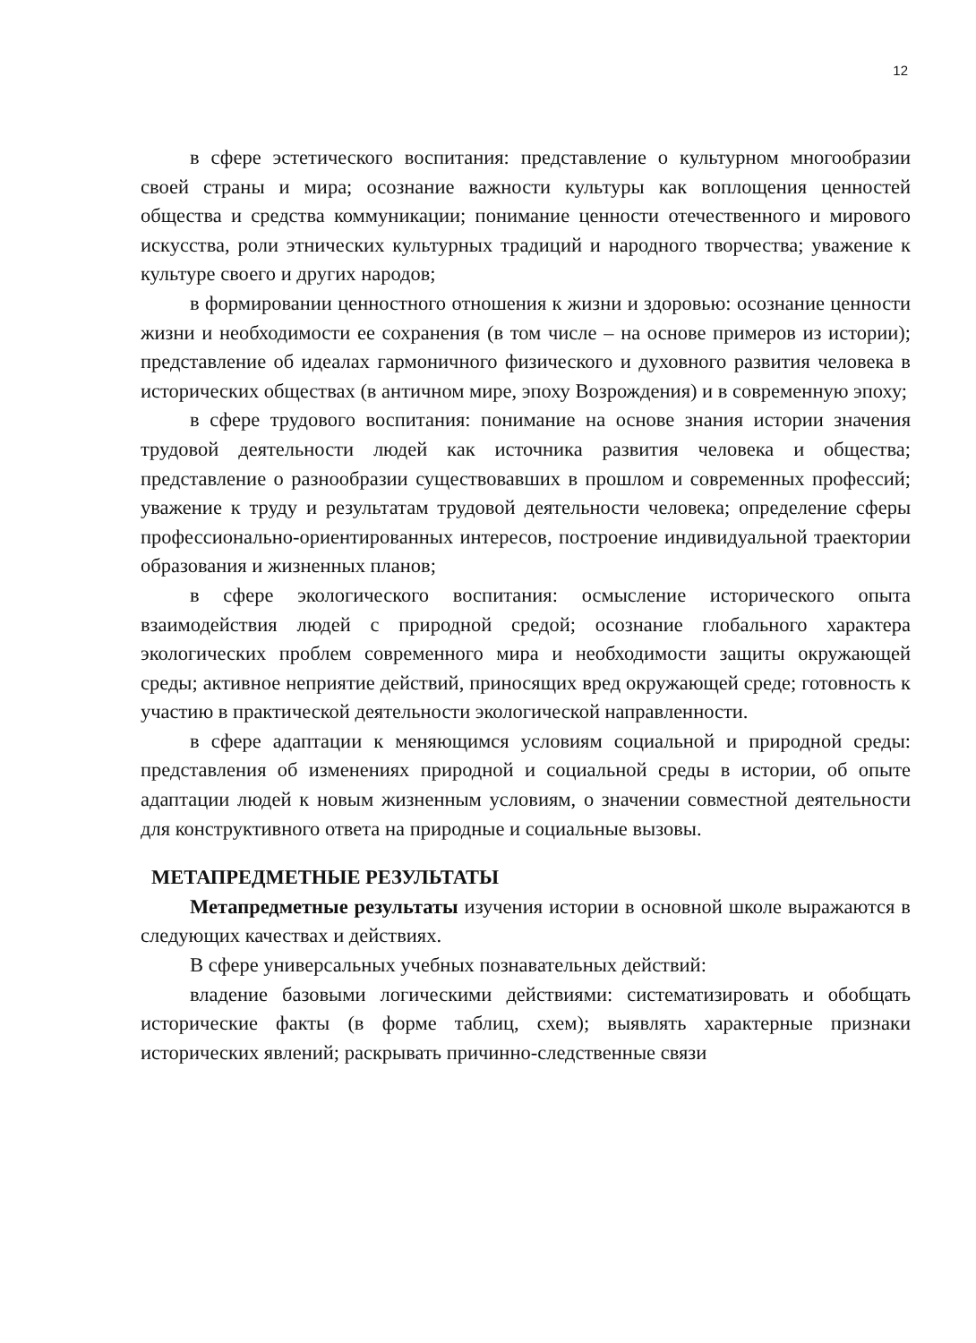12
в сфере эстетического воспитания: представление о культурном многообразии своей страны и мира; осознание важности культуры как воплощения ценностей общества и средства коммуникации; понимание ценности отечественного и мирового искусства, роли этнических культурных традиций и народного творчества; уважение к культуре своего и других народов;
в формировании ценностного отношения к жизни и здоровью: осознание ценности жизни и необходимости ее сохранения (в том числе – на основе примеров из истории); представление об идеалах гармоничного физического и духовного развития человека в исторических обществах (в античном мире, эпоху Возрождения) и в современную эпоху;
в сфере трудового воспитания: понимание на основе знания истории значения трудовой деятельности людей как источника развития человека и общества; представление о разнообразии существовавших в прошлом и современных профессий; уважение к труду и результатам трудовой деятельности человека; определение сферы профессионально-ориентированных интересов, построение индивидуальной траектории образования и жизненных планов;
в сфере экологического воспитания: осмысление исторического опыта взаимодействия людей с природной средой; осознание глобального характера экологических проблем современного мира и необходимости защиты окружающей среды; активное неприятие действий, приносящих вред окружающей среде; готовность к участию в практической деятельности экологической направленности.
в сфере адаптации к меняющимся условиям социальной и природной среды: представления об изменениях природной и социальной среды в истории, об опыте адаптации людей к новым жизненным условиям, о значении совместной деятельности для конструктивного ответа на природные и социальные вызовы.
МЕТАПРЕДМЕТНЫЕ РЕЗУЛЬТАТЫ
Метапредметные результаты изучения истории в основной школе выражаются в следующих качествах и действиях.
В сфере универсальных учебных познавательных действий:
владение базовыми логическими действиями: систематизировать и обобщать исторические факты (в форме таблиц, схем); выявлять характерные признаки исторических явлений; раскрывать причинно-следственные связи